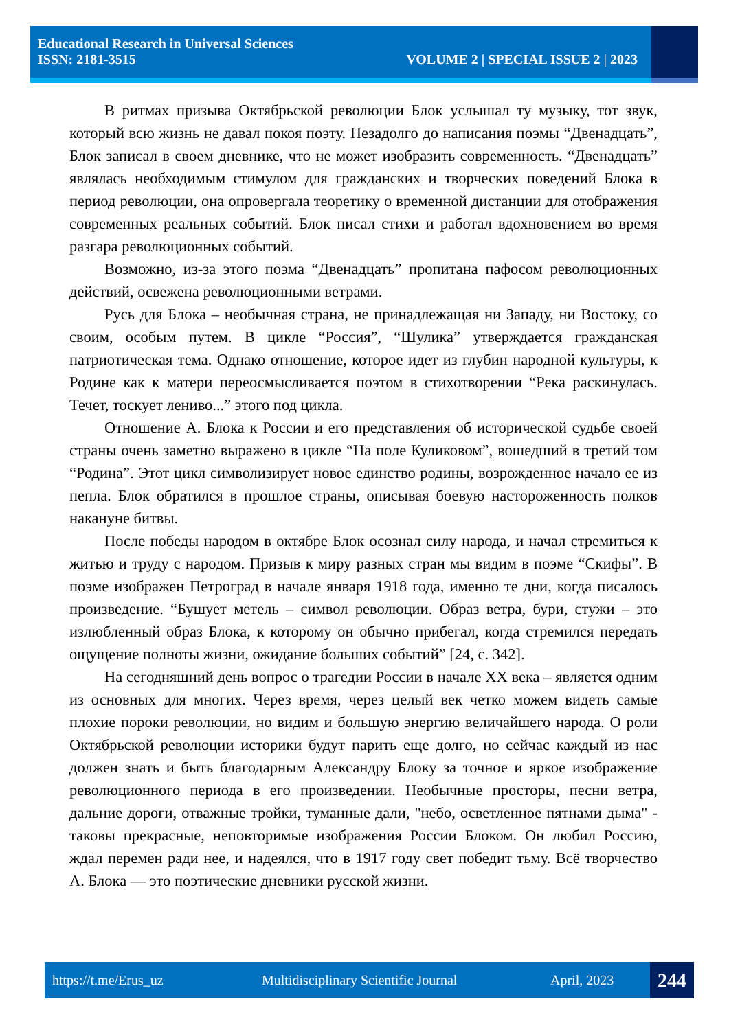Educational Research in Universal Sciences
ISSN: 2181-3515
VOLUME 2 | SPECIAL ISSUE 2 | 2023
В ритмах призыва Октябрьской революции Блок услышал ту музыку, тот звук, который всю жизнь не давал покоя поэту. Незадолго до написания поэмы “Двенадцать”, Блок записал в своем дневнике, что не может изобразить современность. “Двенадцать” являлась необходимым стимулом для гражданских и творческих поведений Блока в период революции, она опровергала теоретику о временной дистанции для отображения современных реальных событий. Блок писал стихи и работал вдохновением во время разгара революционных событий.
Возможно, из-за этого поэма “Двенадцать” пропитана пафосом революционных действий, освежена революционными ветрами.
Русь для Блока – необычная страна, не принадлежащая ни Западу, ни Востоку, со своим, особым путем. В цикле “Россия”, “Шулика” утверждается гражданская патриотическая тема. Однако отношение, которое идет из глубин народной культуры, к Родине как к матери переосмысливается поэтом в стихотворении “Река раскинулась. Течет, тоскует лениво...” этого под цикла.
Отношение А. Блока к России и его представления об исторической судьбе своей страны очень заметно выражено в цикле “На поле Куликовом”, вошедший в третий том “Родина”. Этот цикл символизирует новое единство родины, возрожденное начало ее из пепла. Блок обратился в прошлое страны, описывая боевую настороженность полков накануне битвы.
После победы народом в октябре Блок осознал силу народа, и начал стремиться к житью и труду с народом. Призыв к миру разных стран мы видим в поэме “Скифы”. В поэме изображен Петроград в начале января 1918 года, именно те дни, когда писалось произведение. “Бушует метель – символ революции. Образ ветра, бури, стужи – это излюбленный образ Блока, к которому он обычно прибегал, когда стремился передать ощущение полноты жизни, ожидание больших событий” [24, с. 342].
На сегодняшний день вопрос о трагедии России в начале XX века – является одним из основных для многих. Через время, через целый век четко можем видеть самые плохие пороки революции, но видим и большую энергию величайшего народа. О роли Октябрьской революции историки будут парить еще долго, но сейчас каждый из нас должен знать и быть благодарным Александру Блоку за точное и яркое изображение революционного периода в его произведении. Необычные просторы, песни ветра, дальние дороги, отважные тройки, туманные дали, "небо, осветленное пятнами дыма" - таковы прекрасные, неповторимые изображения России Блоком. Он любил Россию, ждал перемен ради нее, и надеялся, что в 1917 году свет победит тьму. Всё творчество А. Блока — это поэтические дневники русской жизни.
https://t.me/Erus_uz Multidisciplinary Scientific Journal April, 2023 244